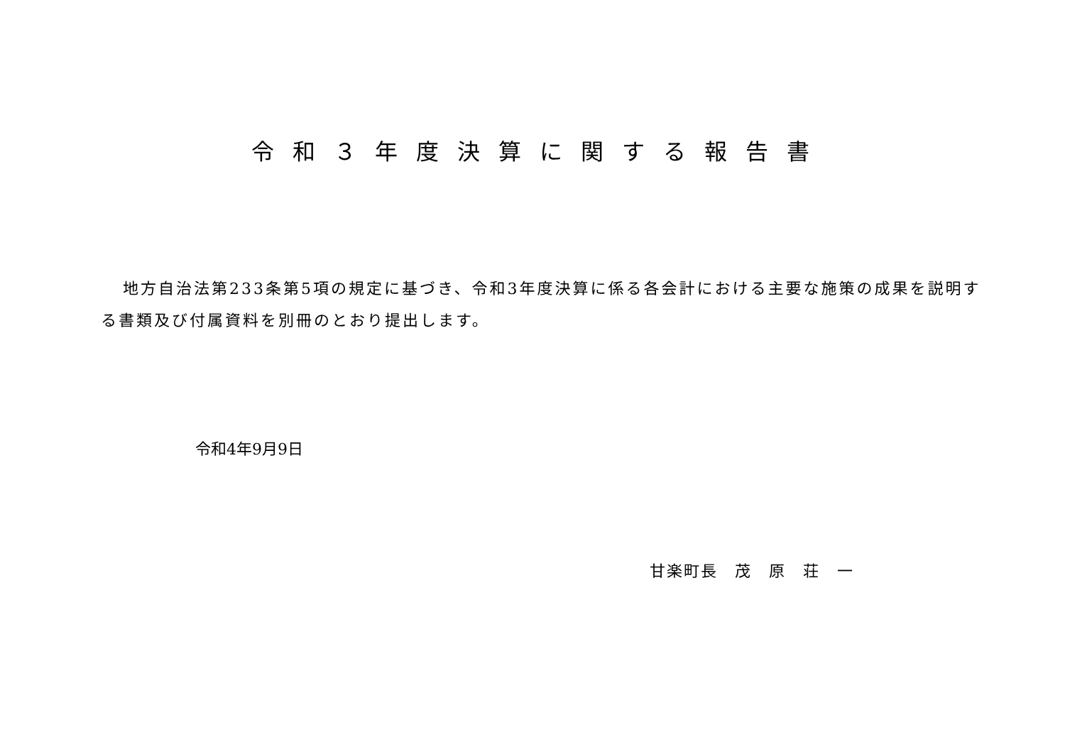令和３年度決算に関する報告書
地方自治法第233条第5項の規定に基づき、令和3年度決算に係る各会計における主要な施策の成果を説明する書類及び付属資料を別冊のとおり提出します。
令和4年9月9日
甘楽町長　茂　原　荘　一